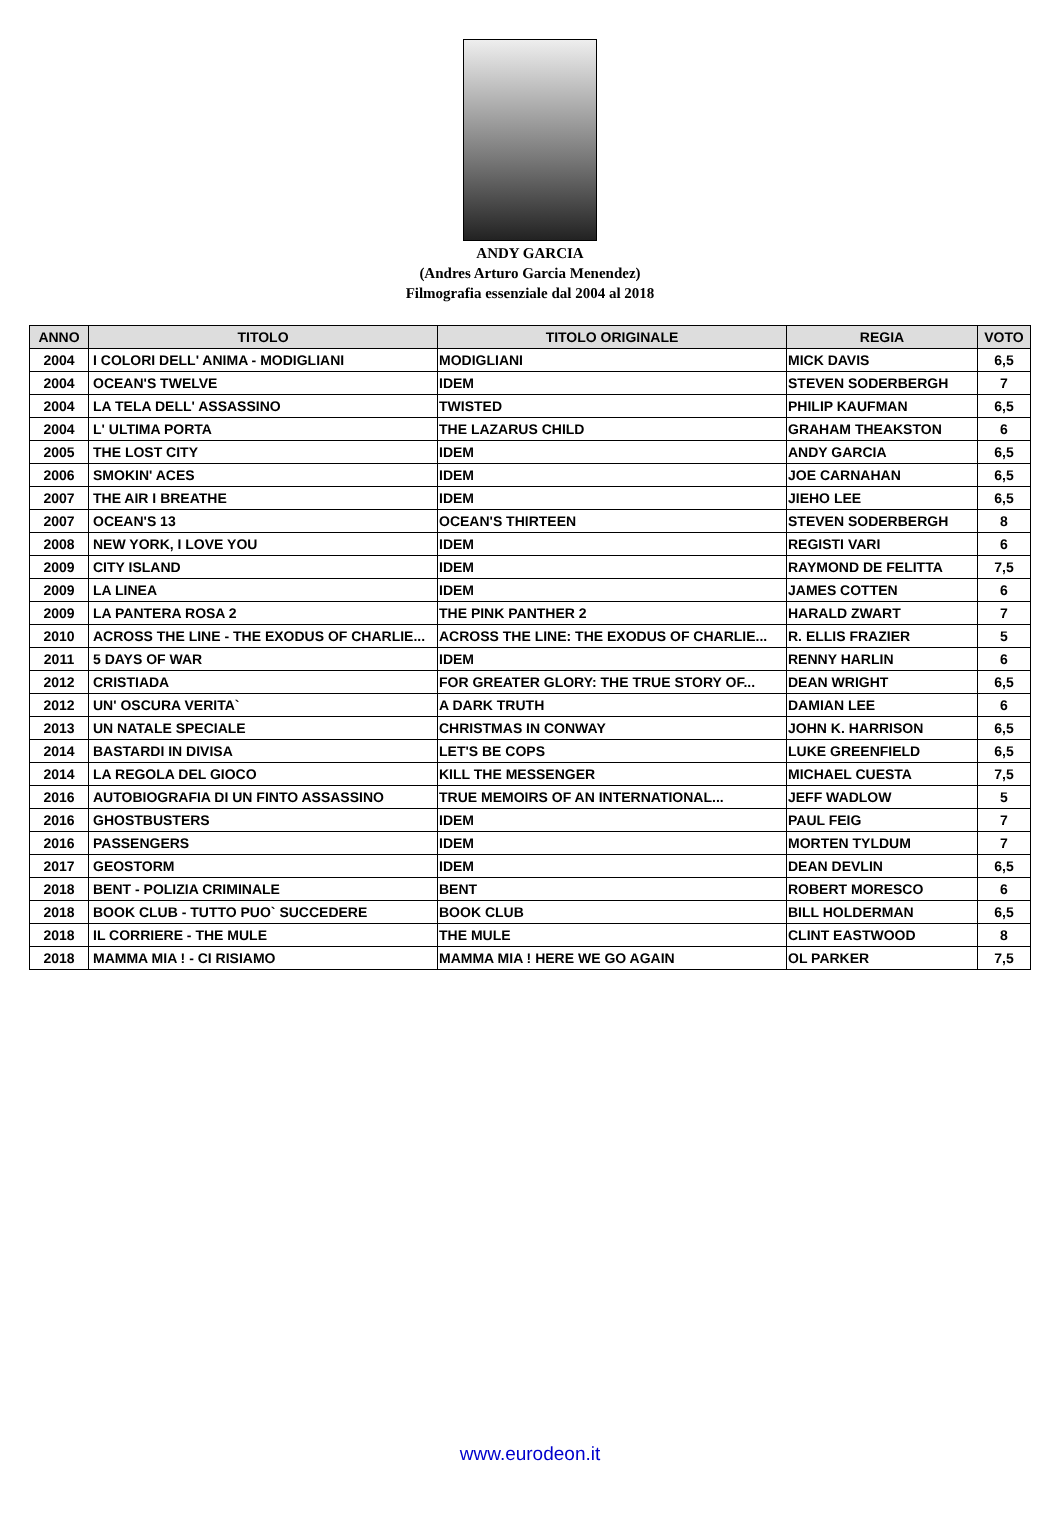ANDY GARCIA
(Andres Arturo Garcia Menendez)
Filmografia essenziale dal 2004 al 2018
| ANNO | TITOLO | TITOLO ORIGINALE | REGIA | VOTO |
| --- | --- | --- | --- | --- |
| 2004 | I COLORI DELL' ANIMA - MODIGLIANI | MODIGLIANI | MICK DAVIS | 6,5 |
| 2004 | OCEAN'S TWELVE | IDEM | STEVEN SODERBERGH | 7 |
| 2004 | LA TELA DELL' ASSASSINO | TWISTED | PHILIP KAUFMAN | 6,5 |
| 2004 | L' ULTIMA PORTA | THE LAZARUS CHILD | GRAHAM THEAKSTON | 6 |
| 2005 | THE LOST CITY | IDEM | ANDY GARCIA | 6,5 |
| 2006 | SMOKIN' ACES | IDEM | JOE CARNAHAN | 6,5 |
| 2007 | THE AIR I BREATHE | IDEM | JIEHO LEE | 6,5 |
| 2007 | OCEAN'S 13 | OCEAN'S THIRTEEN | STEVEN SODERBERGH | 8 |
| 2008 | NEW YORK, I LOVE YOU | IDEM | REGISTI VARI | 6 |
| 2009 | CITY ISLAND | IDEM | RAYMOND DE FELITTA | 7,5 |
| 2009 | LA LINEA | IDEM | JAMES COTTEN | 6 |
| 2009 | LA PANTERA ROSA 2 | THE PINK PANTHER 2 | HARALD ZWART | 7 |
| 2010 | ACROSS THE LINE - THE EXODUS OF CHARLIE... | ACROSS THE LINE: THE EXODUS OF CHARLIE... | R. ELLIS FRAZIER | 5 |
| 2011 | 5 DAYS OF WAR | IDEM | RENNY HARLIN | 6 |
| 2012 | CRISTIADA | FOR GREATER GLORY: THE TRUE STORY OF... | DEAN WRIGHT | 6,5 |
| 2012 | UN' OSCURA VERITA` | A DARK TRUTH | DAMIAN LEE | 6 |
| 2013 | UN NATALE SPECIALE | CHRISTMAS IN CONWAY | JOHN K. HARRISON | 6,5 |
| 2014 | BASTARDI IN DIVISA | LET'S BE COPS | LUKE GREENFIELD | 6,5 |
| 2014 | LA REGOLA DEL GIOCO | KILL THE MESSENGER | MICHAEL CUESTA | 7,5 |
| 2016 | AUTOBIOGRAFIA DI UN FINTO ASSASSINO | TRUE MEMOIRS OF AN INTERNATIONAL... | JEFF WADLOW | 5 |
| 2016 | GHOSTBUSTERS | IDEM | PAUL FEIG | 7 |
| 2016 | PASSENGERS | IDEM | MORTEN TYLDUM | 7 |
| 2017 | GEOSTORM | IDEM | DEAN DEVLIN | 6,5 |
| 2018 | BENT - POLIZIA CRIMINALE | BENT | ROBERT MORESCO | 6 |
| 2018 | BOOK CLUB - TUTTO PUO` SUCCEDERE | BOOK CLUB | BILL HOLDERMAN | 6,5 |
| 2018 | IL CORRIERE - THE MULE | THE MULE | CLINT EASTWOOD | 8 |
| 2018 | MAMMA MIA ! - CI RISIAMO | MAMMA MIA ! HERE WE GO AGAIN | OL PARKER | 7,5 |
www.eurodeon.it